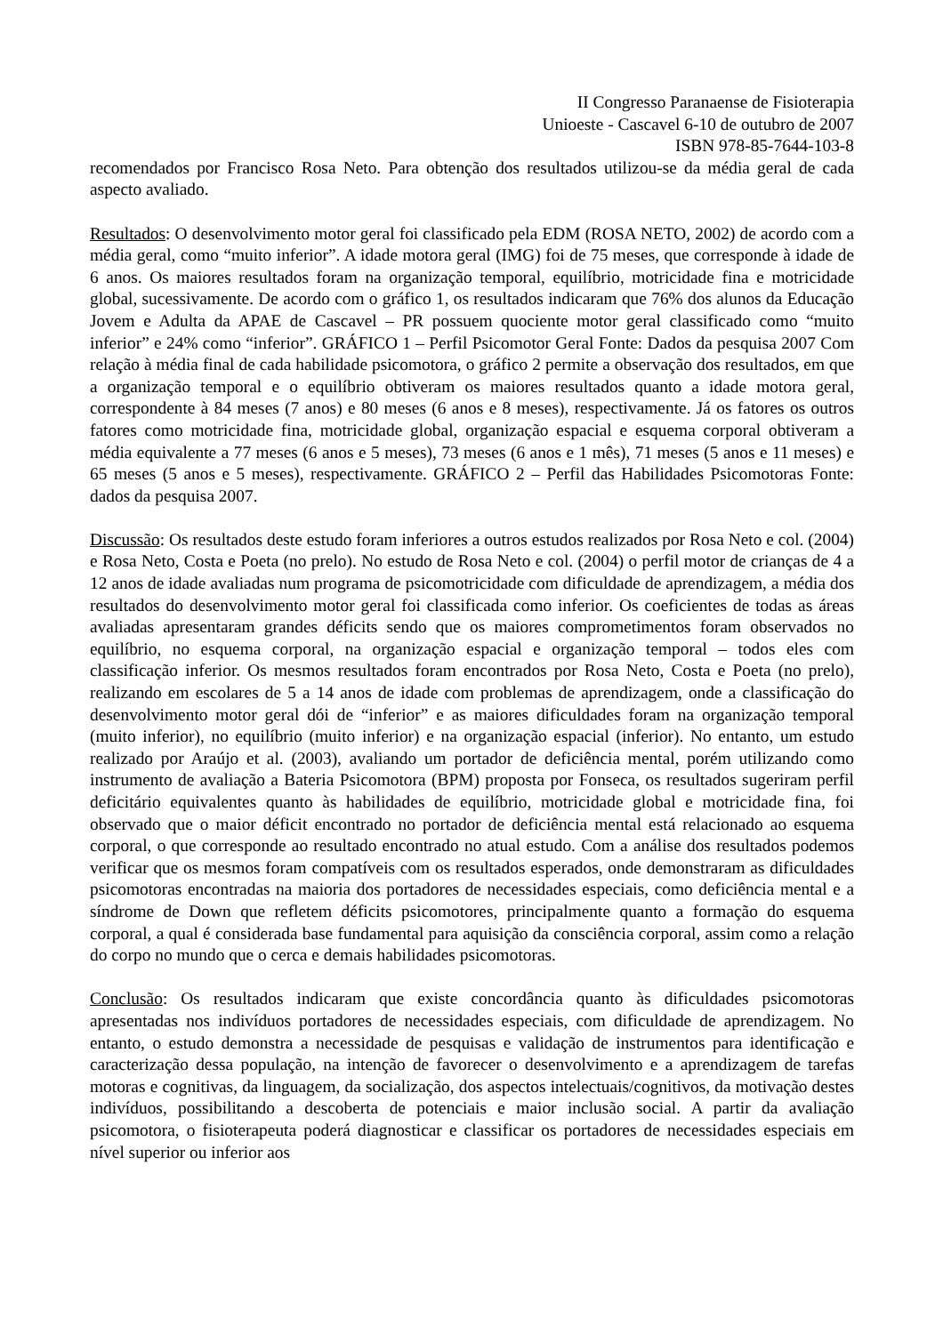II Congresso Paranaense de Fisioterapia
Unioeste - Cascavel 6-10 de outubro de 2007
ISBN 978-85-7644-103-8
recomendados por Francisco Rosa Neto. Para obtenção dos resultados utilizou-se da média geral de cada aspecto avaliado.
Resultados: O desenvolvimento motor geral foi classificado pela EDM (ROSA NETO, 2002) de acordo com a média geral, como “muito inferior”. A idade motora geral (IMG) foi de 75 meses, que corresponde à idade de 6 anos. Os maiores resultados foram na organização temporal, equilíbrio, motricidade fina e motricidade global, sucessivamente. De acordo com o gráfico 1, os resultados indicaram que 76% dos alunos da Educação Jovem e Adulta da APAE de Cascavel – PR possuem quociente motor geral classificado como “muito inferior” e 24% como “inferior”. GRÁFICO 1 – Perfil Psicomotor Geral Fonte: Dados da pesquisa 2007 Com relação à média final de cada habilidade psicomotora, o gráfico 2 permite a observação dos resultados, em que a organização temporal e o equilíbrio obtiveram os maiores resultados quanto a idade motora geral, correspondente à 84 meses (7 anos) e 80 meses (6 anos e 8 meses), respectivamente. Já os fatores os outros fatores como motricidade fina, motricidade global, organização espacial e esquema corporal obtiveram a média equivalente a 77 meses (6 anos e 5 meses), 73 meses (6 anos e 1 mês), 71 meses (5 anos e 11 meses) e 65 meses (5 anos e 5 meses), respectivamente. GRÁFICO 2 – Perfil das Habilidades Psicomotoras Fonte: dados da pesquisa 2007.
Discussão: Os resultados deste estudo foram inferiores a outros estudos realizados por Rosa Neto e col. (2004) e Rosa Neto, Costa e Poeta (no prelo). No estudo de Rosa Neto e col. (2004) o perfil motor de crianças de 4 a 12 anos de idade avaliadas num programa de psicomotricidade com dificuldade de aprendizagem, a média dos resultados do desenvolvimento motor geral foi classificada como inferior. Os coeficientes de todas as áreas avaliadas apresentaram grandes déficits sendo que os maiores comprometimentos foram observados no equilíbrio, no esquema corporal, na organização espacial e organização temporal – todos eles com classificação inferior. Os mesmos resultados foram encontrados por Rosa Neto, Costa e Poeta (no prelo), realizando em escolares de 5 a 14 anos de idade com problemas de aprendizagem, onde a classificação do desenvolvimento motor geral dói de “inferior” e as maiores dificuldades foram na organização temporal (muito inferior), no equilíbrio (muito inferior) e na organização espacial (inferior). No entanto, um estudo realizado por Araújo et al. (2003), avaliando um portador de deficiência mental, porém utilizando como instrumento de avaliação a Bateria Psicomotora (BPM) proposta por Fonseca, os resultados sugeriram perfil deficitário equivalentes quanto às habilidades de equilíbrio, motricidade global e motricidade fina, foi observado que o maior déficit encontrado no portador de deficiência mental está relacionado ao esquema corporal, o que corresponde ao resultado encontrado no atual estudo. Com a análise dos resultados podemos verificar que os mesmos foram compatíveis com os resultados esperados, onde demonstraram as dificuldades psicomotoras encontradas na maioria dos portadores de necessidades especiais, como deficiência mental e a síndrome de Down que refletem déficits psicomotores, principalmente quanto a formação do esquema corporal, a qual é considerada base fundamental para aquisição da consciência corporal, assim como a relação do corpo no mundo que o cerca e demais habilidades psicomotoras.
Conclusão: Os resultados indicaram que existe concordância quanto às dificuldades psicomotoras apresentadas nos indivíduos portadores de necessidades especiais, com dificuldade de aprendizagem. No entanto, o estudo demonstra a necessidade de pesquisas e validação de instrumentos para identificação e caracterização dessa população, na intenção de favorecer o desenvolvimento e a aprendizagem de tarefas motoras e cognitivas, da linguagem, da socialização, dos aspectos intelectuais/cognitivos, da motivação destes indivíduos, possibilitando a descoberta de potenciais e maior inclusão social. A partir da avaliação psicomotora, o fisioterapeuta poderá diagnosticar e classificar os portadores de necessidades especiais em nível superior ou inferior aos